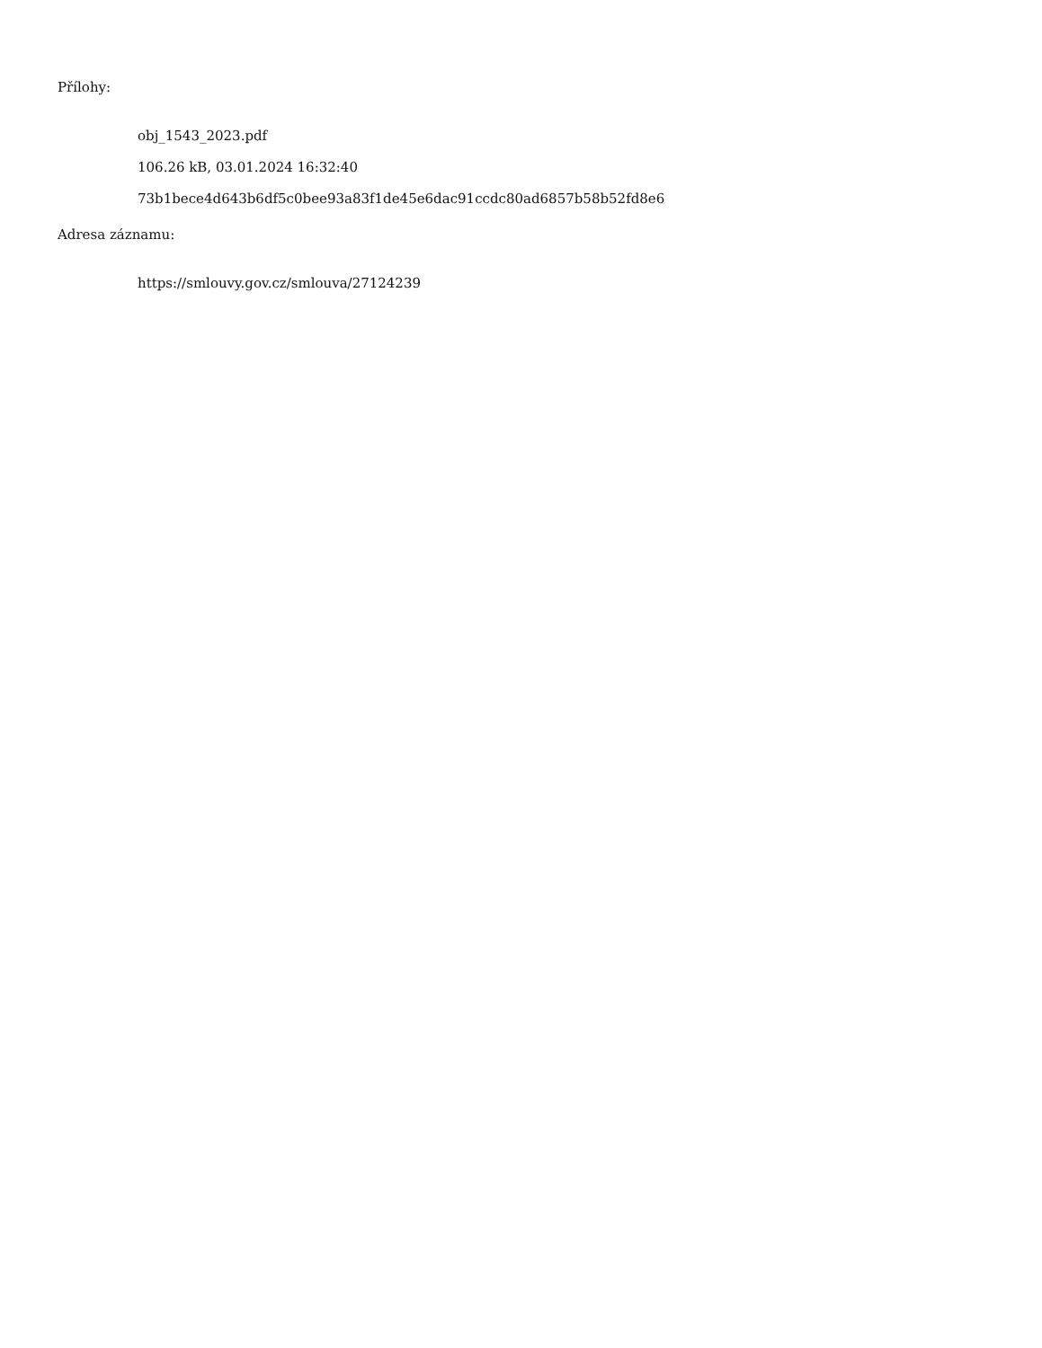Přílohy:
obj_1543_2023.pdf
106.26 kB, 03.01.2024 16:32:40
73b1bece4d643b6df5c0bee93a83f1de45e6dac91ccdc80ad6857b58b52fd8e6
Adresa záznamu:
https://smlouvy.gov.cz/smlouva/27124239